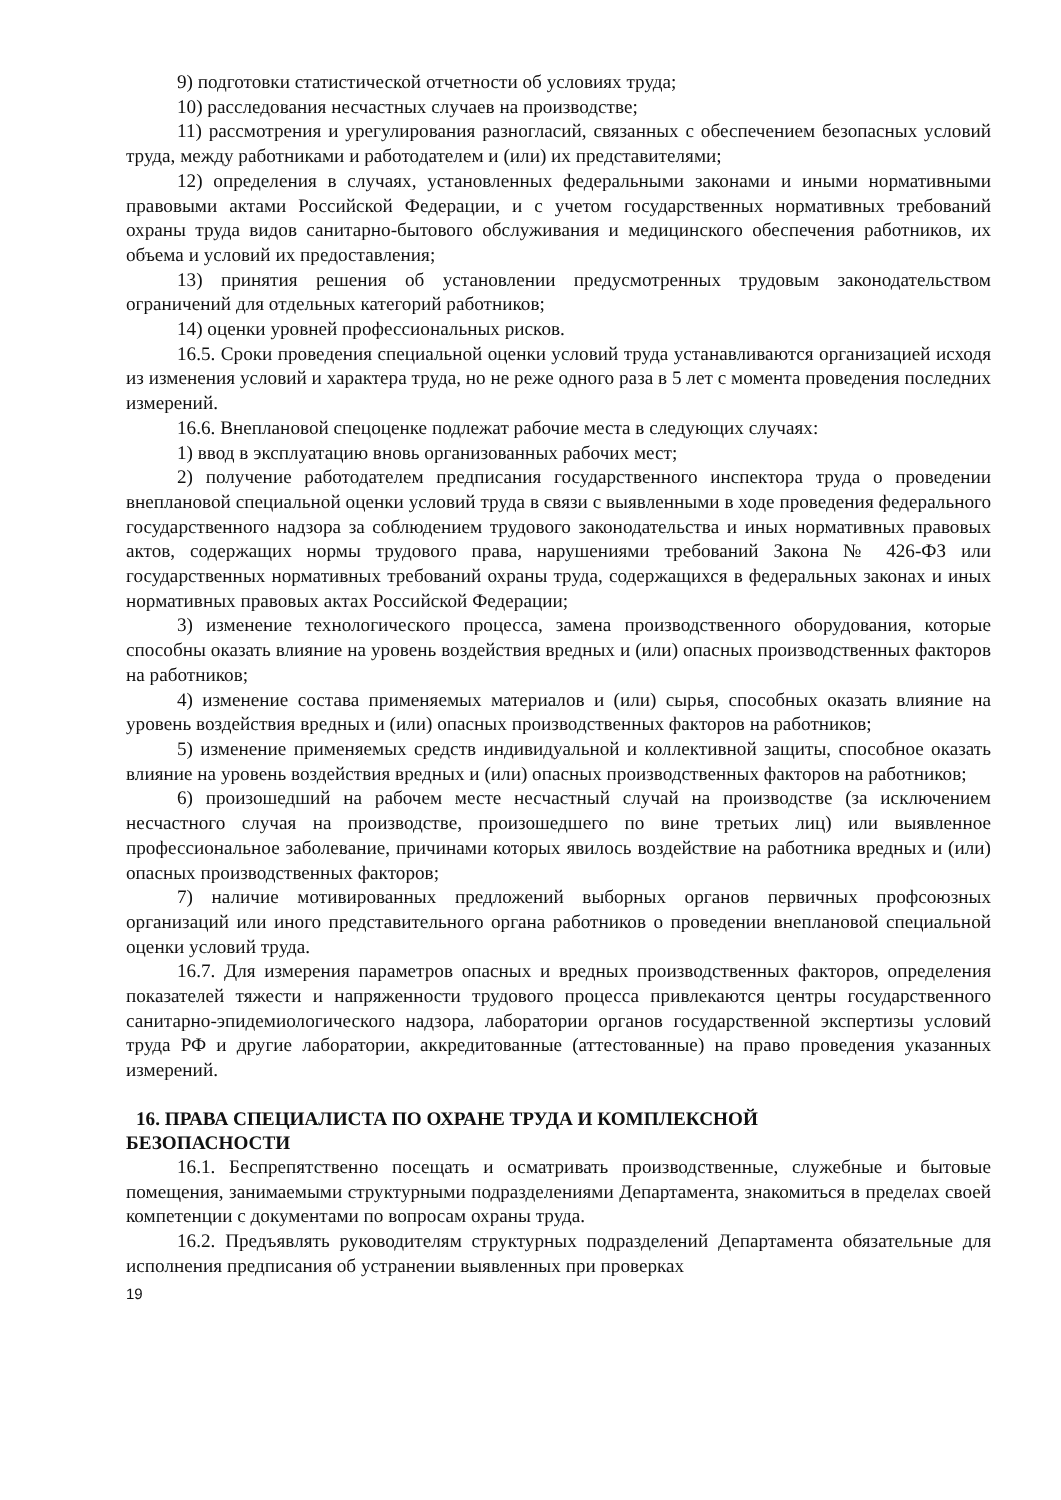9) подготовки статистической отчетности об условиях труда;
10) расследования несчастных случаев на производстве;
11) рассмотрения и урегулирования разногласий, связанных с обеспечением безопасных условий труда, между работниками и работодателем и (или) их представителями;
12) определения в случаях, установленных федеральными законами и иными нормативными правовыми актами Российской Федерации, и с учетом государственных нормативных требований охраны труда видов санитарно-бытового обслуживания и медицинского обеспечения работников, их объема и условий их предоставления;
13) принятия решения об установлении предусмотренных трудовым законодательством ограничений для отдельных категорий работников;
14) оценки уровней профессиональных рисков.
16.5. Сроки проведения специальной оценки условий труда устанавливаются организацией исходя из изменения условий и характера труда, но не реже одного раза в 5 лет с момента проведения последних измерений.
16.6. Внеплановой спецоценке подлежат рабочие места в следующих случаях:
1) ввод в эксплуатацию вновь организованных рабочих мест;
2) получение работодателем предписания государственного инспектора труда о проведении внеплановой специальной оценки условий труда в связи с выявленными в ходе проведения федерального государственного надзора за соблюдением трудового законодательства и иных нормативных правовых актов, содержащих нормы трудового права, нарушениями требований Закона № 426-ФЗ или государственных нормативных требований охраны труда, содержащихся в федеральных законах и иных нормативных правовых актах Российской Федерации;
3) изменение технологического процесса, замена производственного оборудования, которые способны оказать влияние на уровень воздействия вредных и (или) опасных производственных факторов на работников;
4) изменение состава применяемых материалов и (или) сырья, способных оказать влияние на уровень воздействия вредных и (или) опасных производственных факторов на работников;
5) изменение применяемых средств индивидуальной и коллективной защиты, способное оказать влияние на уровень воздействия вредных и (или) опасных производственных факторов на работников;
6) произошедший на рабочем месте несчастный случай на производстве (за исключением несчастного случая на производстве, произошедшего по вине третьих лиц) или выявленное профессиональное заболевание, причинами которых явилось воздействие на работника вредных и (или) опасных производственных факторов;
7) наличие мотивированных предложений выборных органов первичных профсоюзных организаций или иного представительного органа работников о проведении внеплановой специальной оценки условий труда.
16.7. Для измерения параметров опасных и вредных производственных факторов, определения показателей тяжести и напряженности трудового процесса привлекаются центры государственного санитарно-эпидемиологического надзора, лаборатории органов государственной экспертизы условий труда РФ и другие лаборатории, аккредитованные (аттестованные) на право проведения указанных измерений.
16. ПРАВА СПЕЦИАЛИСТА ПО ОХРАНЕ ТРУДА И КОМПЛЕКСНОЙ
БЕЗОПАСНОСТИ
16.1. Беспрепятственно посещать и осматривать производственные, служебные и бытовые помещения, занимаемыми структурными подразделениями Департамента, знакомиться в пределах своей компетенции с документами по вопросам охраны труда.
16.2. Предъявлять руководителям структурных подразделений Департамента обязательные для исполнения предписания об устранении выявленных при проверках
19